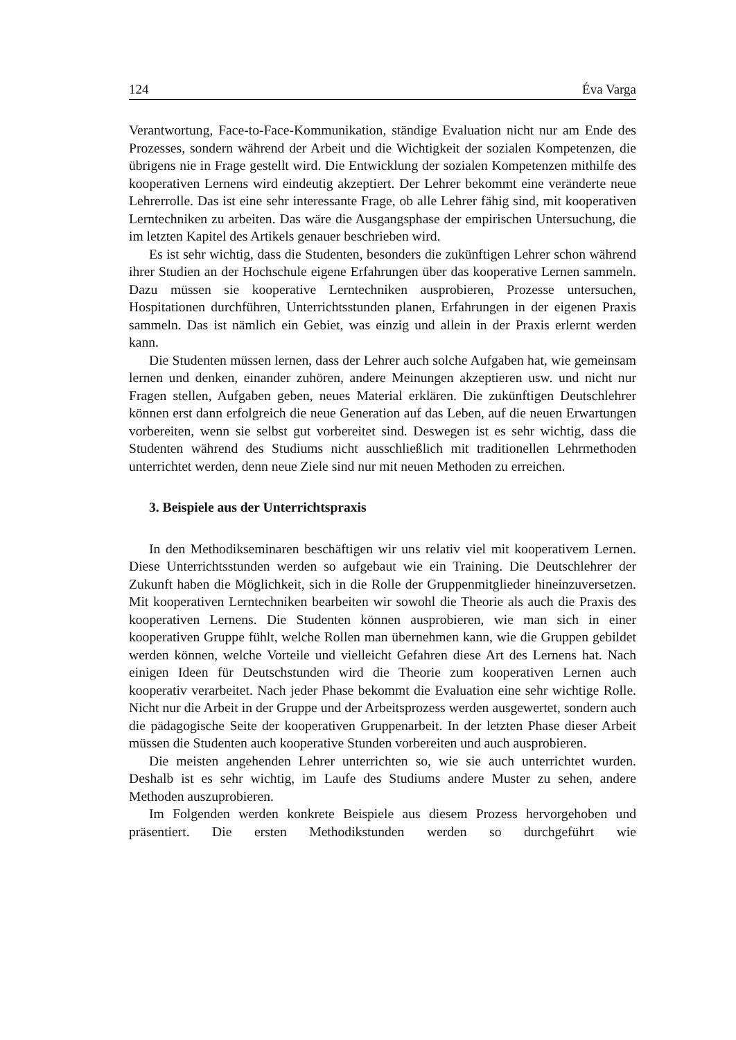124 Éva Varga
Verantwortung, Face-to-Face-Kommunikation, ständige Evaluation nicht nur am Ende des Prozesses, sondern während der Arbeit und die Wichtigkeit der sozialen Kompetenzen, die übrigens nie in Frage gestellt wird. Die Entwicklung der sozialen Kompetenzen mithilfe des kooperativen Lernens wird eindeutig akzeptiert. Der Lehrer bekommt eine veränderte neue Lehrerrolle. Das ist eine sehr interessante Frage, ob alle Lehrer fähig sind, mit kooperativen Lerntechniken zu arbeiten. Das wäre die Ausgangsphase der empirischen Untersuchung, die im letzten Kapitel des Artikels genauer beschrieben wird.
Es ist sehr wichtig, dass die Studenten, besonders die zukünftigen Lehrer schon während ihrer Studien an der Hochschule eigene Erfahrungen über das kooperative Lernen sammeln. Dazu müssen sie kooperative Lerntechniken ausprobieren, Prozesse untersuchen, Hospitationen durchführen, Unterrichtsstunden planen, Erfahrungen in der eigenen Praxis sammeln. Das ist nämlich ein Gebiet, was einzig und allein in der Praxis erlernt werden kann.
Die Studenten müssen lernen, dass der Lehrer auch solche Aufgaben hat, wie gemeinsam lernen und denken, einander zuhören, andere Meinungen akzeptieren usw. und nicht nur Fragen stellen, Aufgaben geben, neues Material erklären. Die zukünftigen Deutschlehrer können erst dann erfolgreich die neue Generation auf das Leben, auf die neuen Erwartungen vorbereiten, wenn sie selbst gut vorbereitet sind. Deswegen ist es sehr wichtig, dass die Studenten während des Studiums nicht ausschließlich mit traditionellen Lehrmethoden unterrichtet werden, denn neue Ziele sind nur mit neuen Methoden zu erreichen.
3. Beispiele aus der Unterrichtspraxis
In den Methodikseminaren beschäftigen wir uns relativ viel mit kooperativem Lernen. Diese Unterrichtsstunden werden so aufgebaut wie ein Training. Die Deutschlehrer der Zukunft haben die Möglichkeit, sich in die Rolle der Gruppenmitglieder hineinzuversetzen. Mit kooperativen Lerntechniken bearbeiten wir sowohl die Theorie als auch die Praxis des kooperativen Lernens. Die Studenten können ausprobieren, wie man sich in einer kooperativen Gruppe fühlt, welche Rollen man übernehmen kann, wie die Gruppen gebildet werden können, welche Vorteile und vielleicht Gefahren diese Art des Lernens hat. Nach einigen Ideen für Deutschstunden wird die Theorie zum kooperativen Lernen auch kooperativ verarbeitet. Nach jeder Phase bekommt die Evaluation eine sehr wichtige Rolle. Nicht nur die Arbeit in der Gruppe und der Arbeitsprozess werden ausgewertet, sondern auch die pädagogische Seite der kooperativen Gruppenarbeit. In der letzten Phase dieser Arbeit müssen die Studenten auch kooperative Stunden vorbereiten und auch ausprobieren.
Die meisten angehenden Lehrer unterrichten so, wie sie auch unterrichtet wurden. Deshalb ist es sehr wichtig, im Laufe des Studiums andere Muster zu sehen, andere Methoden auszuprobieren.
Im Folgenden werden konkrete Beispiele aus diesem Prozess hervorgehoben und präsentiert. Die ersten Methodikstunden werden so durchgeführt wie